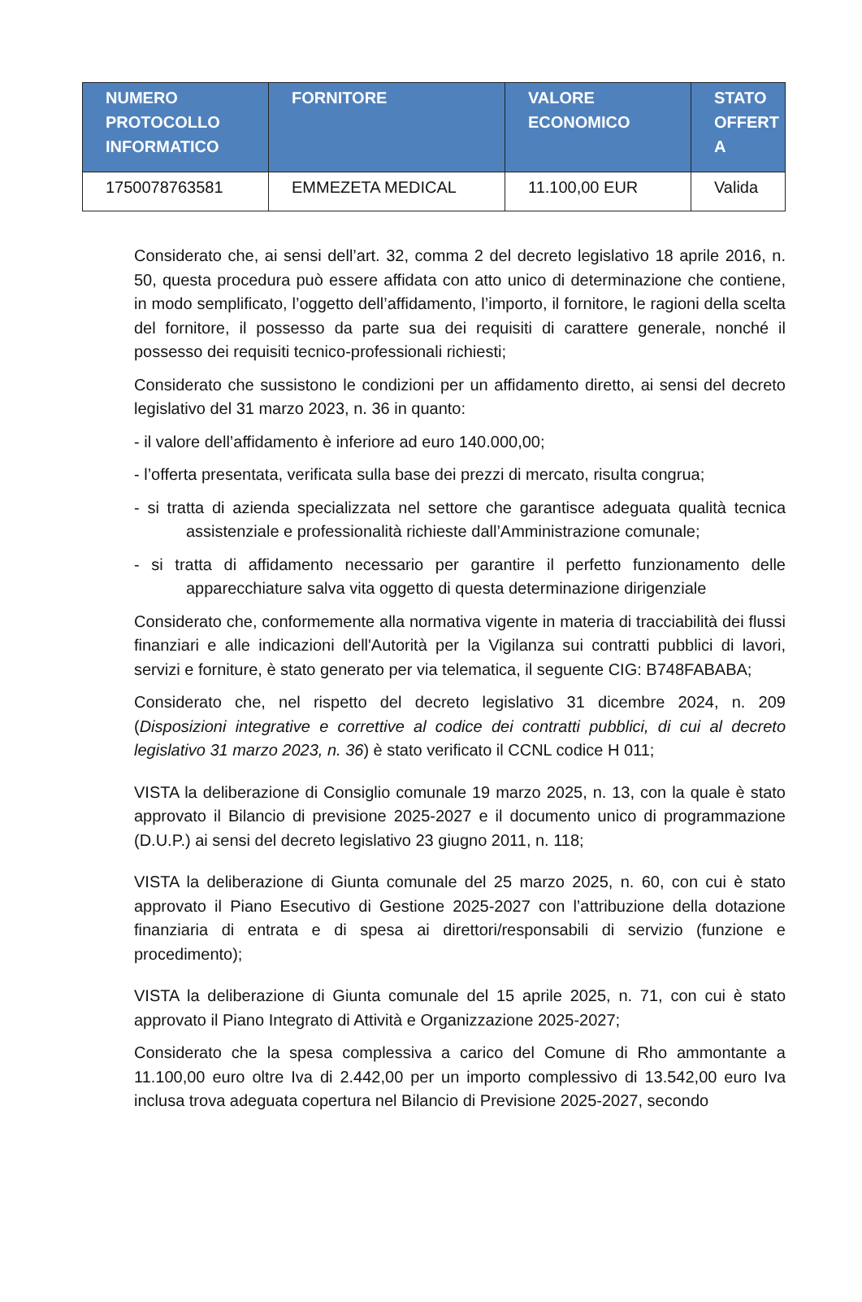| NUMERO PROTOCOLLO INFORMATICO | FORNITORE | VALORE ECONOMICO | STATO OFFERT A |
| --- | --- | --- | --- |
| 1750078763581 | EMMEZETA MEDICAL | 11.100,00 EUR | Valida |
Considerato che, ai sensi dell’art. 32, comma 2 del decreto legislativo 18 aprile 2016, n. 50, questa procedura può essere affidata con atto unico di determinazione che contiene, in modo semplificato, l’oggetto dell’affidamento, l’importo, il fornitore, le ragioni della scelta del fornitore, il possesso da parte sua dei requisiti di carattere generale, nonché il possesso dei requisiti tecnico-professionali richiesti;
Considerato che sussistono le condizioni per un affidamento diretto, ai sensi del decreto legislativo del 31 marzo 2023, n. 36 in quanto:
- il valore dell’affidamento è inferiore ad euro 140.000,00;
- l’offerta presentata, verificata sulla base dei prezzi di mercato, risulta congrua;
- si tratta di azienda specializzata nel settore che garantisce adeguata qualità tecnica assistenziale e professionalità richieste dall’Amministrazione comunale;
- si tratta di affidamento necessario per garantire il perfetto funzionamento delle apparecchiature salva vita oggetto di questa determinazione dirigenziale
Considerato che, conformemente alla normativa vigente in materia di tracciabilità dei flussi finanziari e alle indicazioni dell'Autorità per la Vigilanza sui contratti pubblici di lavori, servizi e forniture, è stato generato per via telematica, il seguente CIG: B748FABABA;
Considerato che, nel rispetto del decreto legislativo 31 dicembre 2024, n. 209 (Disposizioni integrative e correttive al codice dei contratti pubblici, di cui al decreto legislativo 31 marzo 2023, n. 36) è stato verificato il CCNL codice H 011;
VISTA la deliberazione di Consiglio comunale 19 marzo 2025, n. 13, con la quale è stato approvato il Bilancio di previsione 2025-2027 e il documento unico di programmazione (D.U.P.) ai sensi del decreto legislativo 23 giugno 2011, n. 118;
VISTA la deliberazione di Giunta comunale del 25 marzo 2025, n. 60, con cui è stato approvato il Piano Esecutivo di Gestione 2025-2027 con l’attribuzione della dotazione finanziaria di entrata e di spesa ai direttori/responsabili di servizio (funzione e procedimento);
VISTA la deliberazione di Giunta comunale del 15 aprile 2025, n. 71, con cui è stato approvato il Piano Integrato di Attività e Organizzazione 2025-2027;
Considerato che la spesa complessiva a carico del Comune di Rho ammontante a 11.100,00 euro oltre Iva di 2.442,00 per un importo complessivo di 13.542,00 euro Iva inclusa trova adeguata copertura nel Bilancio di Previsione 2025-2027, secondo